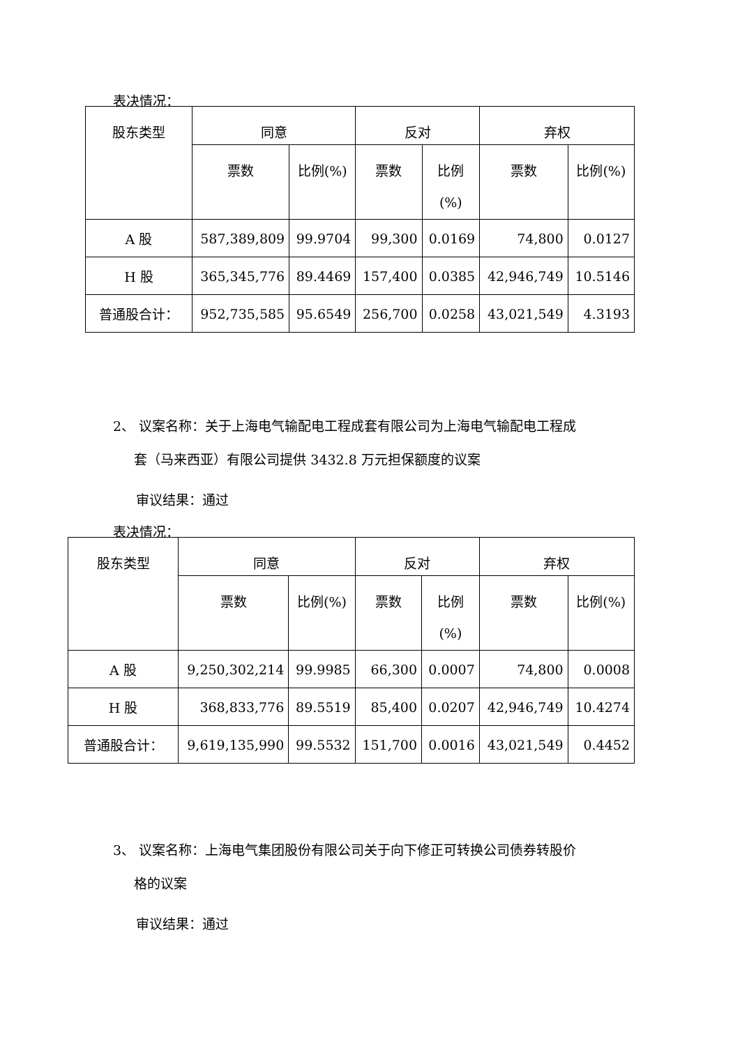表决情况：
| 股东类型 | 同意 | | 反对 | | 弃权 | |
| --- | --- | --- | --- | --- | --- | --- |
| | 票数 | 比例(%) | 票数 | 比例 (%) | 票数 | 比例(%) |
| A 股 | 587,389,809 | 99.9704 | 99,300 | 0.0169 | 74,800 | 0.0127 |
| H 股 | 365,345,776 | 89.4469 | 157,400 | 0.0385 | 42,946,749 | 10.5146 |
| 普通股合计： | 952,735,585 | 95.6549 | 256,700 | 0.0258 | 43,021,549 | 4.3193 |
2、 议案名称：关于上海电气输配电工程成套有限公司为上海电气输配电工程成
套（马来西亚）有限公司提供 3432.8 万元担保额度的议案
审议结果：通过
表决情况：
| 股东类型 | 同意 | | 反对 | | 弃权 | |
| --- | --- | --- | --- | --- | --- | --- |
| | 票数 | 比例(%) | 票数 | 比例 (%) | 票数 | 比例(%) |
| A 股 | 9,250,302,214 | 99.9985 | 66,300 | 0.0007 | 74,800 | 0.0008 |
| H 股 | 368,833,776 | 89.5519 | 85,400 | 0.0207 | 42,946,749 | 10.4274 |
| 普通股合计： | 9,619,135,990 | 99.5532 | 151,700 | 0.0016 | 43,021,549 | 0.4452 |
3、 议案名称：上海电气集团股份有限公司关于向下修正可转换公司债券转股价
格的议案
审议结果：通过